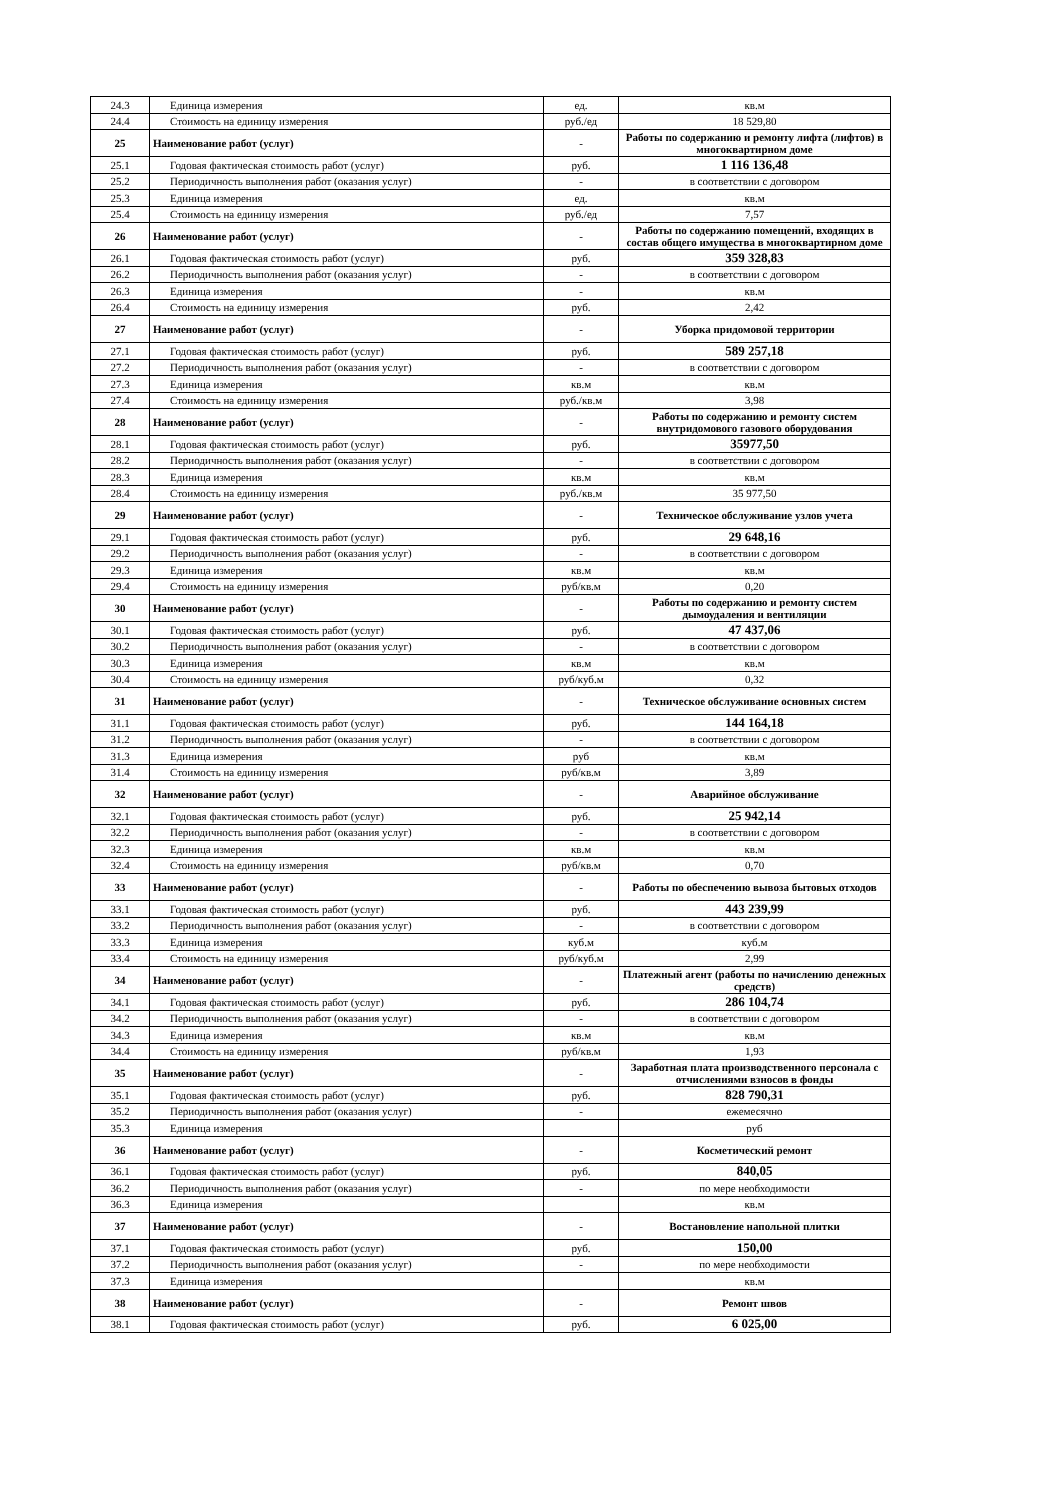| 24.3 | Единица измерения | ед. | кв.м |
| 24.4 | Стоимость на единицу измерения | руб./ед | 18 529,80 |
| 25 | Наименование работ (услуг) | - | Работы по содержанию и ремонту лифта (лифтов) в многоквартирном доме |
| 25.1 | Годовая фактическая стоимость работ (услуг) | руб. | 1 116 136,48 |
| 25.2 | Периодичность выполнения работ (оказания услуг) | - | в соответствии с договором |
| 25.3 | Единица измерения | ед. | кв.м |
| 25.4 | Стоимость на единицу измерения | руб./ед | 7,57 |
| 26 | Наименование работ (услуг) | - | Работы по содержанию помещений, входящих в состав общего имущества в многоквартирном доме |
| 26.1 | Годовая фактическая стоимость работ (услуг) | руб. | 359 328,83 |
| 26.2 | Периодичность выполнения работ (оказания услуг) | - | в соответствии с договором |
| 26.3 | Единица измерения | - | кв.м |
| 26.4 | Стоимость на единицу измерения | руб. | 2,42 |
| 27 | Наименование работ (услуг) | - | Уборка придомовой территории |
| 27.1 | Годовая фактическая стоимость работ (услуг) | руб. | 589 257,18 |
| 27.2 | Периодичность выполнения работ (оказания услуг) | - | в соответствии с договором |
| 27.3 | Единица измерения | кв.м | кв.м |
| 27.4 | Стоимость на единицу измерения | руб./кв.м | 3,98 |
| 28 | Наименование работ (услуг) | - | Работы по содержанию и ремонту систем внутридомового газового оборудования |
| 28.1 | Годовая фактическая стоимость работ (услуг) | руб. | 35977,50 |
| 28.2 | Периодичность выполнения работ (оказания услуг) | - | в соответствии с договором |
| 28.3 | Единица измерения | кв.м | кв.м |
| 28.4 | Стоимость на единицу измерения | руб./кв.м | 35 977,50 |
| 29 | Наименование работ (услуг) | - | Техническое обслуживание узлов учета |
| 29.1 | Годовая фактическая стоимость работ (услуг) | руб. | 29 648,16 |
| 29.2 | Периодичность выполнения работ (оказания услуг) | - | в соответствии с договором |
| 29.3 | Единица измерения | кв.м | кв.м |
| 29.4 | Стоимость на единицу измерения | руб/кв.м | 0,20 |
| 30 | Наименование работ (услуг) | - | Работы по содержанию и ремонту систем дымоудаления и вентиляции |
| 30.1 | Годовая фактическая стоимость работ (услуг) | руб. | 47 437,06 |
| 30.2 | Периодичность выполнения работ (оказания услуг) | - | в соответствии с договором |
| 30.3 | Единица измерения | кв.м | кв.м |
| 30.4 | Стоимость на единицу измерения | руб/куб.м | 0,32 |
| 31 | Наименование работ (услуг) | - | Техническое обслуживание основных систем |
| 31.1 | Годовая фактическая стоимость работ (услуг) | руб. | 144 164,18 |
| 31.2 | Периодичность выполнения работ (оказания услуг) | - | в соответствии с договором |
| 31.3 | Единица измерения | руб | кв.м |
| 31.4 | Стоимость на единицу измерения | руб/кв.м | 3,89 |
| 32 | Наименование работ (услуг) | - | Аварийное обслуживание |
| 32.1 | Годовая фактическая стоимость работ (услуг) | руб. | 25 942,14 |
| 32.2 | Периодичность выполнения работ (оказания услуг) | - | в соответствии с договором |
| 32.3 | Единица измерения | кв.м | кв.м |
| 32.4 | Стоимость на единицу измерения | руб/кв.м | 0,70 |
| 33 | Наименование работ (услуг) | - | Работы по обеспечению вывоза бытовых отходов |
| 33.1 | Годовая фактическая стоимость работ (услуг) | руб. | 443 239,99 |
| 33.2 | Периодичность выполнения работ (оказания услуг) | - | в соответствии с договором |
| 33.3 | Единица измерения | куб.м | куб.м |
| 33.4 | Стоимость на единицу измерения | руб/куб.м | 2,99 |
| 34 | Наименование работ (услуг) | - | Платежный агент (работы по начислению денежных средств) |
| 34.1 | Годовая фактическая стоимость работ (услуг) | руб. | 286 104,74 |
| 34.2 | Периодичность выполнения работ (оказания услуг) | - | в соответствии с договором |
| 34.3 | Единица измерения | кв.м | кв.м |
| 34.4 | Стоимость на единицу измерения | руб/кв.м | 1,93 |
| 35 | Наименование работ (услуг) | - | Заработная плата производственного персонала с отчислениями взносов в фонды |
| 35.1 | Годовая фактическая стоимость работ (услуг) | руб. | 828 790,31 |
| 35.2 | Периодичность выполнения работ (оказания услуг) | - | ежемесячно |
| 35.3 | Единица измерения | | руб |
| 36 | Наименование работ (услуг) | - | Косметический ремонт |
| 36.1 | Годовая фактическая стоимость работ (услуг) | руб. | 840,05 |
| 36.2 | Периодичность выполнения работ (оказания услуг) | - | по мере необходимости |
| 36.3 | Единица измерения | | кв.м |
| 37 | Наименование работ (услуг) | - | Востановление напольной плитки |
| 37.1 | Годовая фактическая стоимость работ (услуг) | руб. | 150,00 |
| 37.2 | Периодичность выполнения работ (оказания услуг) | - | по мере необходимости |
| 37.3 | Единица измерения | | кв.м |
| 38 | Наименование работ (услуг) | - | Ремонт швов |
| 38.1 | Годовая фактическая стоимость работ (услуг) | руб. | 6 025,00 |